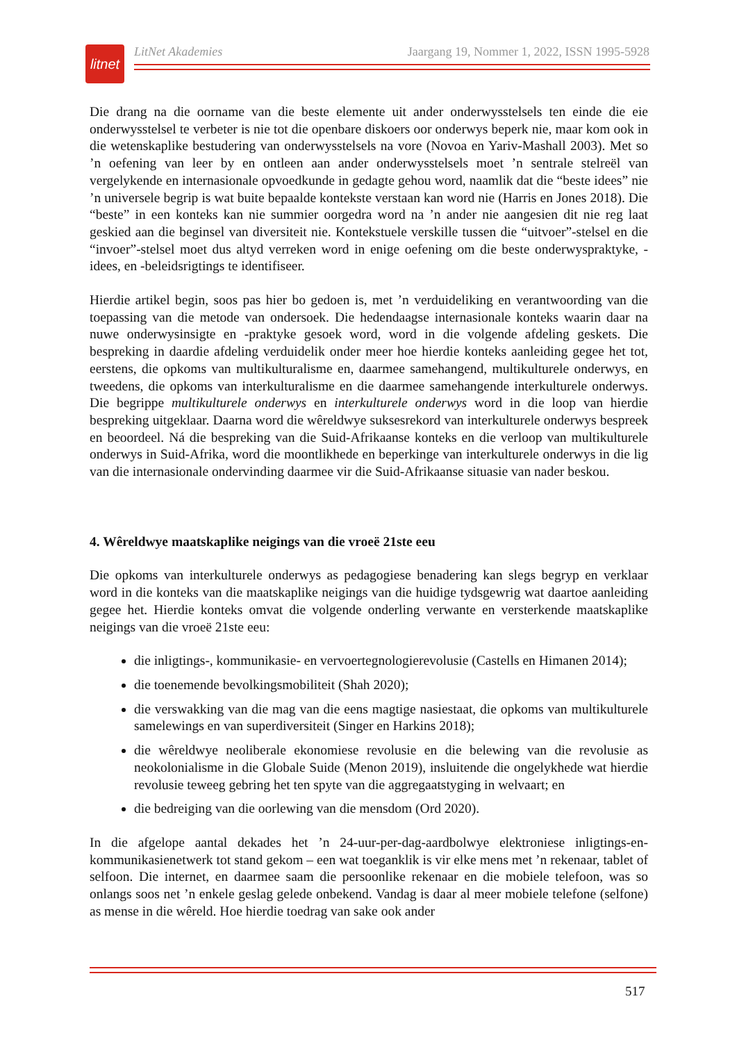litnet
LitNet Akademies Jaargang 19, Nommer 1, 2022, ISSN 1995-5928
Die drang na die oorname van die beste elemente uit ander onderwysstelsels ten einde die eie onderwysstelsel te verbeter is nie tot die openbare diskoers oor onderwys beperk nie, maar kom ook in die wetenskaplike bestudering van onderwysstelsels na vore (Novoa en Yariv-Mashall 2003). Met so ’n oefening van leer by en ontleen aan ander onderwysstelsels moet ’n sentrale stelreël van vergelykende en internasionale opvoedkunde in gedagte gehou word, naamlik dat die “beste idees” nie ’n universele begrip is wat buite bepaalde kontekste verstaan kan word nie (Harris en Jones 2018). Die “beste” in een konteks kan nie summier oorgedra word na ’n ander nie aangesien dit nie reg laat geskied aan die beginsel van diversiteit nie. Kontekstuele verskille tussen die “uitvoer”-stelsel en die “invoer”-stelsel moet dus altyd verreken word in enige oefening om die beste onderwyspraktyke, -idees, en -beleidsrigtings te identifiseer.
Hierdie artikel begin, soos pas hier bo gedoen is, met ’n verduideliking en verantwoording van die toepassing van die metode van ondersoek. Die hedendaagse internasionale konteks waarin daar na nuwe onderwysinsigte en -praktyke gesoek word, word in die volgende afdeling geskets. Die bespreking in daardie afdeling verduidelik onder meer hoe hierdie konteks aanleiding gegee het tot, eerstens, die opkoms van multikulturalisme en, daarmee samehangend, multikulturele onderwys, en tweedens, die opkoms van interkulturalisme en die daarmee samehangende interkulturele onderwys. Die begrippe multikulturele onderwys en interkulturele onderwys word in die loop van hierdie bespreking uitgeklaar. Daarna word die wêreldwye suksesrekord van interkulturele onderwys bespreek en beoordeel. Ná die bespreking van die Suid-Afrikaanse konteks en die verloop van multikulturele onderwys in Suid-Afrika, word die moontlikhede en beperkinge van interkulturele onderwys in die lig van die internasionale ondervinding daarmee vir die Suid-Afrikaanse situasie van nader beskou.
4. Wêreldwye maatskaplike neigings van die vroeë 21ste eeu
Die opkoms van interkulturele onderwys as pedagogiese benadering kan slegs begryp en verklaar word in die konteks van die maatskaplike neigings van die huidige tydsgewrig wat daartoe aanleiding gegee het. Hierdie konteks omvat die volgende onderling verwante en versterkende maatskaplike neigings van die vroeë 21ste eeu:
die inligtings-, kommunikasie- en vervoertegnologierevolusie (Castells en Himanen 2014);
die toenemende bevolkingsmobiliteit (Shah 2020);
die verswakking van die mag van die eens magtige nasiestaat, die opkoms van multikulturele samelewings en van superdiversiteit (Singer en Harkins 2018);
die wêreldwye neoliberale ekonomiese revolusie en die belewing van die revolusie as neokolonialisme in die Globale Suide (Menon 2019), insluitende die ongelykhede wat hierdie revolusie teweeg gebring het ten spyte van die aggregaatstyging in welvaart; en
die bedreiging van die oorlewing van die mensdom (Ord 2020).
In die afgelope aantal dekades het ’n 24-uur-per-dag-aardbolwye elektroniese inligtings-en-kommunikasienetwerk tot stand gekom – een wat toeganklik is vir elke mens met ’n rekenaar, tablet of selfoon. Die internet, en daarmee saam die persoonlike rekenaar en die mobiele telefoon, was so onlangs soos net ’n enkele geslag gelede onbekend. Vandag is daar al meer mobiele telefone (selfone) as mense in die wêreld. Hoe hierdie toedrag van sake ook ander
517